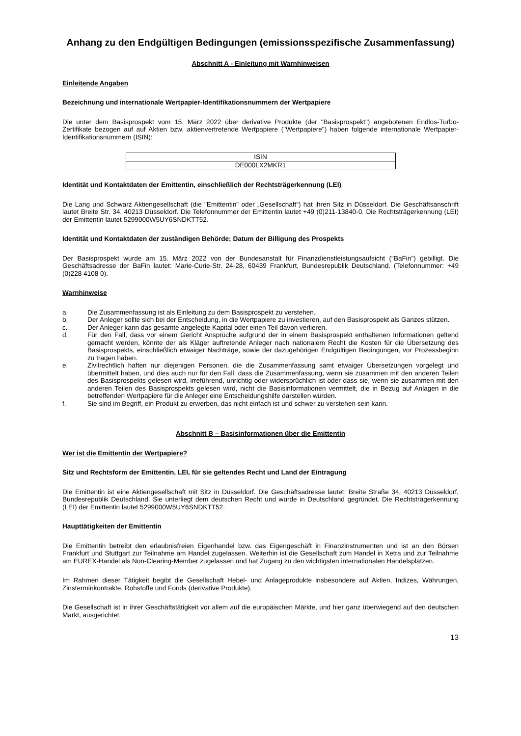Anhang zu den Endgültigen Bedingungen (emissionsspezifische Zusammenfassung)
Abschnitt A - Einleitung mit Warnhinweisen
Einleitende Angaben
Bezeichnung und internationale Wertpapier-Identifikationsnummern der Wertpapiere
Die unter dem Basisprospekt vom 15. März 2022 über derivative Produkte (der "Basisprospekt") angebotenen Endlos-Turbo-Zertifikate bezogen auf auf Aktien bzw. aktienvertretende Wertpapiere ("Wertpapiere") haben folgende internationale Wertpapier-Identifikationsnummern (ISIN):
| ISIN |
| --- |
| DE000LX2MKR1 |
Identität und Kontaktdaten der Emittentin, einschließlich der Rechtsträgerkennung (LEI)
Die Lang und Schwarz Aktiengesellschaft (die "Emittentin" oder „Gesellschaft“) hat ihren Sitz in Düsseldorf. Die Geschäftsanschrift lautet Breite Str. 34, 40213 Düsseldorf. Die Telefonnummer der Emittentin lautet +49 (0)211-13840-0. Die Rechtsträgerkennung (LEI) der Emittentin lautet 5299000W5UY6SNDKTT52.
Identität und Kontaktdaten der zuständigen Behörde; Datum der Billigung des Prospekts
Der Basisprospekt wurde am 15. März 2022 von der Bundesanstalt für Finanzdienstleistungsaufsicht ("BaFin") gebilligt. Die Geschäftsadresse der BaFin lautet: Marie-Curie-Str. 24-28, 60439 Frankfurt, Bundesrepublik Deutschland. (Telefonnummer: +49 (0)228 4108 0).
Warnhinweise
a. Die Zusammenfassung ist als Einleitung zu dem Basisprospekt zu verstehen.
b. Der Anleger sollte sich bei der Entscheidung, in die Wertpapiere zu investieren, auf den Basisprospekt als Ganzes stützen.
c. Der Anleger kann das gesamte angelegte Kapital oder einen Teil davon verlieren.
d. Für den Fall, dass vor einem Gericht Ansprüche aufgrund der in einem Basisprospekt enthaltenen Informationen geltend gemacht werden, könnte der als Kläger auftretende Anleger nach nationalem Recht die Kosten für die Übersetzung des Basisprospekts, einschließlich etwaiger Nachträge, sowie der dazugehörigen Endgültigen Bedingungen, vor Prozessbeginn zu tragen haben.
e. Zivilrechtlich haften nur diejenigen Personen, die die Zusammenfassung samt etwaiger Übersetzungen vorgelegt und übermittelt haben, und dies auch nur für den Fall, dass die Zusammenfassung, wenn sie zusammen mit den anderen Teilen des Basisprospekts gelesen wird, irreführend, unrichtig oder widersprüchlich ist oder dass sie, wenn sie zusammen mit den anderen Teilen des Basisprospekts gelesen wird, nicht die Basisinformationen vermittelt, die in Bezug auf Anlagen in die betreffenden Wertpapiere für die Anleger eine Entscheidungshilfe darstellen würden.
f. Sie sind im Begriff, ein Produkt zu erwerben, das nicht einfach ist und schwer zu verstehen sein kann.
Abschnitt B – Basisinformationen über die Emittentin
Wer ist die Emittentin der Wertpapiere?
Sitz und Rechtsform der Emittentin, LEI, für sie geltendes Recht und Land der Eintragung
Die Emittentin ist eine Aktiengesellschaft mit Sitz in Düsseldorf. Die Geschäftsadresse lautet: Breite Straße 34, 40213 Düsseldorf, Bundesrepublik Deutschland. Sie unterliegt dem deutschen Recht und wurde in Deutschland gegründet. Die Rechtsträgerkennung (LEI) der Emittentin lautet 5299000W5UY6SNDKTT52.
Haupttätigkeiten der Emittentin
Die Emittentin betreibt den erlaubnisfreien Eigenhandel bzw. das Eigengeschäft in Finanzinstrumenten und ist an den Börsen Frankfurt und Stuttgart zur Teilnahme am Handel zugelassen. Weiterhin ist die Gesellschaft zum Handel in Xetra und zur Teilnahme am EUREX-Handel als Non-Clearing-Member zugelassen und hat Zugang zu den wichtigsten internationalen Handelsplätzen.
Im Rahmen dieser Tätigkeit begibt die Gesellschaft Hebel- und Anlageprodukte insbesondere auf Aktien, Indizes, Währungen, Zinsterminkontrakte, Rohstoffe und Fonds (derivative Produkte).
Die Gesellschaft ist in ihrer Geschäftstätigkeit vor allem auf die europäischen Märkte, und hier ganz überwiegend auf den deutschen Markt, ausgerichtet.
13